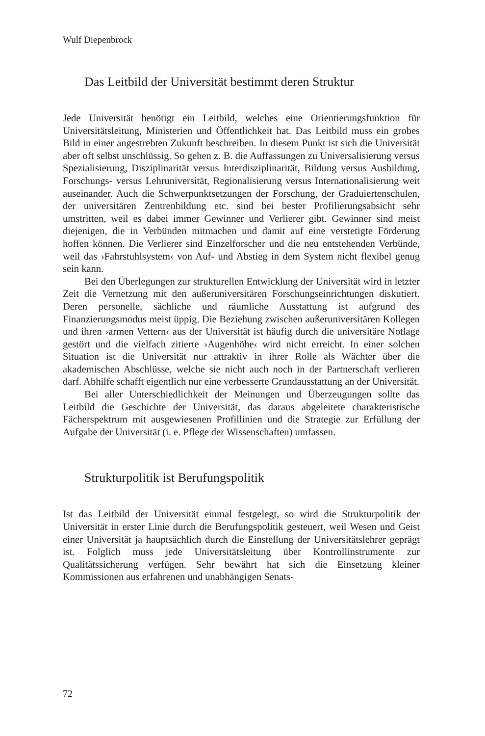Wulf Diepenbrock
Das Leitbild der Universität bestimmt deren Struktur
Jede Universität benötigt ein Leitbild, welches eine Orientierungsfunktion für Universitätsleitung, Ministerien und Öffentlichkeit hat. Das Leitbild muss ein grobes Bild in einer angestrebten Zukunft beschreiben. In diesem Punkt ist sich die Universität aber oft selbst unschlüssig. So gehen z. B. die Auffassungen zu Universalisierung versus Spezialisierung, Disziplinarität versus Interdisziplinarität, Bildung versus Ausbildung, Forschungs- versus Lehruniversität, Regionalisierung versus Internationalisierung weit auseinander. Auch die Schwerpunktsetzungen der Forschung, der Graduiertenschulen, der universitären Zentrenbildung etc. sind bei bester Profilierungsabsicht sehr umstritten, weil es dabei immer Gewinner und Verlierer gibt. Gewinner sind meist diejenigen, die in Verbünden mitmachen und damit auf eine verstetigte Förderung hoffen können. Die Verlierer sind Einzelforscher und die neu entstehenden Verbünde, weil das ›Fahrstuhlsystem‹ von Auf- und Abstieg in dem System nicht flexibel genug sein kann.
Bei den Überlegungen zur strukturellen Entwicklung der Universität wird in letzter Zeit die Vernetzung mit den außeruniversitären Forschungseinrichtungen diskutiert. Deren personelle, sächliche und räumliche Ausstattung ist aufgrund des Finanzierungsmodus meist üppig. Die Beziehung zwischen außeruniversitären Kollegen und ihren ›armen Vettern‹ aus der Universität ist häufig durch die universitäre Notlage gestört und die vielfach zitierte ›Augenhöhe‹ wird nicht erreicht. In einer solchen Situation ist die Universität nur attraktiv in ihrer Rolle als Wächter über die akademischen Abschlüsse, welche sie nicht auch noch in der Partnerschaft verlieren darf. Abhilfe schafft eigentlich nur eine verbesserte Grundausstattung an der Universität.
Bei aller Unterschiedlichkeit der Meinungen und Überzeugungen sollte das Leitbild die Geschichte der Universität, das daraus abgeleitete charakteristische Fächerspektrum mit ausgewiesenen Profillinien und die Strategie zur Erfüllung der Aufgabe der Universität (i. e. Pflege der Wissenschaften) umfassen.
Strukturpolitik ist Berufungspolitik
Ist das Leitbild der Universität einmal festgelegt, so wird die Strukturpolitik der Universität in erster Linie durch die Berufungspolitik gesteuert, weil Wesen und Geist einer Universität ja hauptsächlich durch die Einstellung der Universitätslehrer geprägt ist. Folglich muss jede Universitätsleitung über Kontrollinstrumente zur Qualitätssicherung verfügen. Sehr bewährt hat sich die Einsetzung kleiner Kommissionen aus erfahrenen und unabhängigen Senats-
72